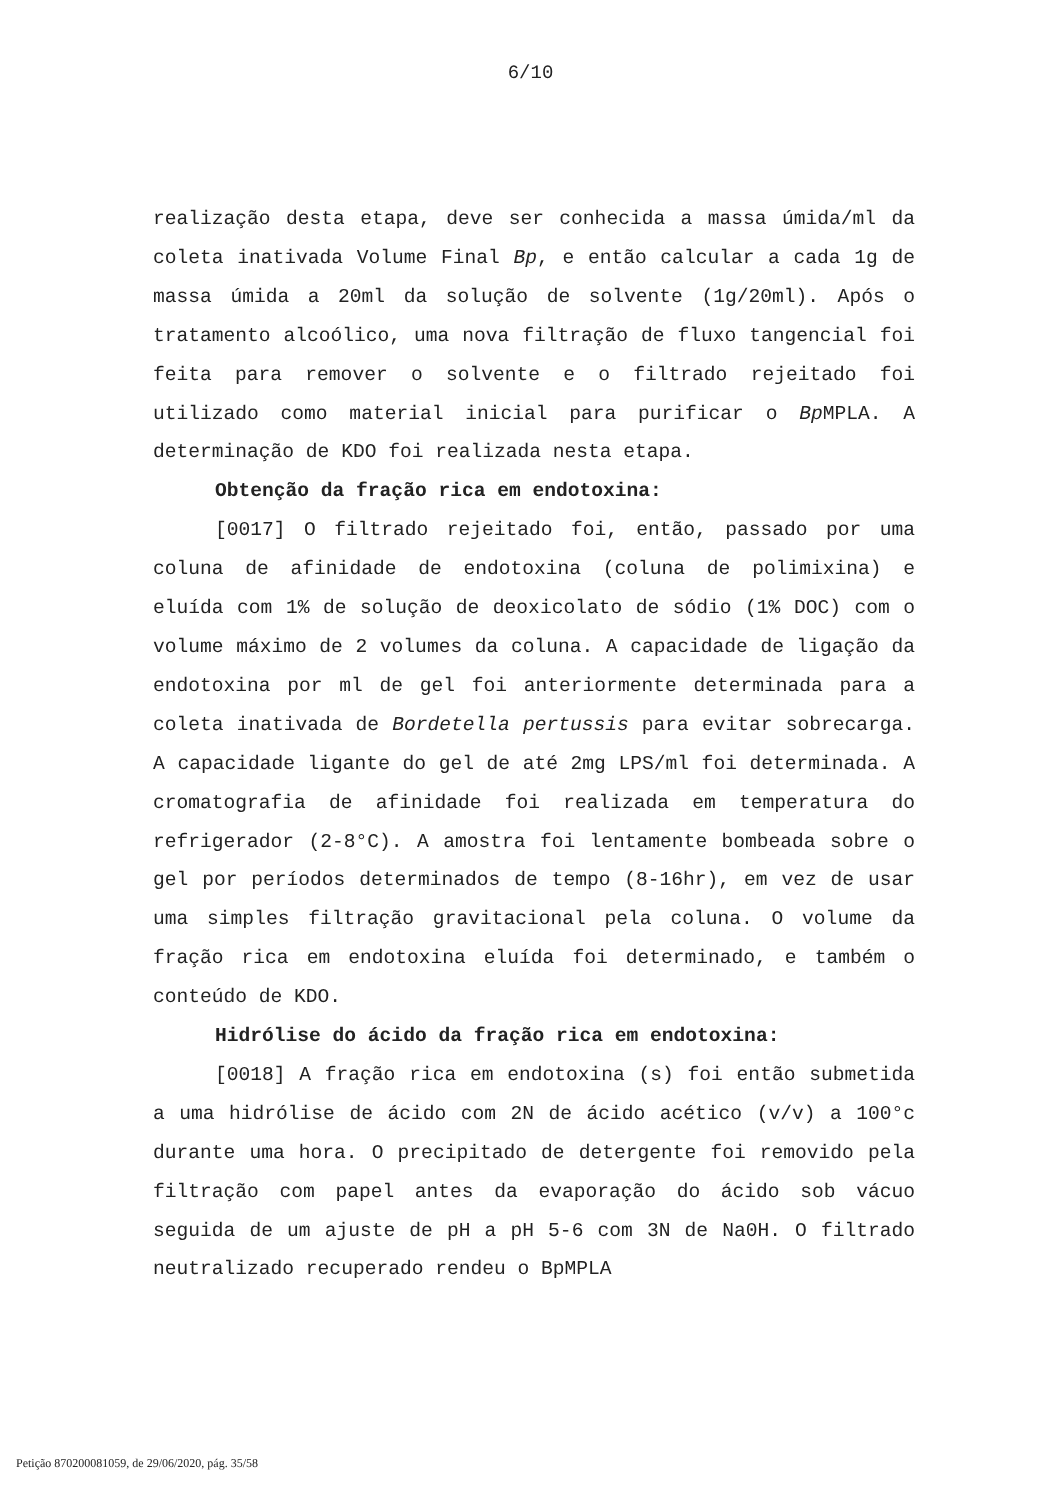6/10
realização desta etapa, deve ser conhecida a massa úmida/ml da coleta inativada Volume Final Bp, e então calcular a cada 1g de massa úmida a 20ml da solução de solvente (1g/20ml). Após o tratamento alcoólico, uma nova filtração de fluxo tangencial foi feita para remover o solvente e o filtrado rejeitado foi utilizado como material inicial para purificar o Bp MPLA. A determinação de KDO foi realizada nesta etapa.
Obtenção da fração rica em endotoxina:
[0017] O filtrado rejeitado foi, então, passado por uma coluna de afinidade de endotoxina (coluna de polimixina) e eluída com 1% de solução de deoxicolato de sódio (1% DOC) com o volume máximo de 2 volumes da coluna. A capacidade de ligação da endotoxina por ml de gel foi anteriormente determinada para a coleta inativada de Bordetella pertussis para evitar sobrecarga. A capacidade ligante do gel de até 2mg LPS/ml foi determinada. A cromatografia de afinidade foi realizada em temperatura do refrigerador (2-8°C). A amostra foi lentamente bombeada sobre o gel por períodos determinados de tempo (8-16hr), em vez de usar uma simples filtração gravitacional pela coluna. O volume da fração rica em endotoxina eluída foi determinado, e também o conteúdo de KDO.
Hidrólise do ácido da fração rica em endotoxina:
[0018] A fração rica em endotoxina (s) foi então submetida a uma hidrólise de ácido com 2N de ácido acético (v/v) a 100°c durante uma hora. O precipitado de detergente foi removido pela filtração com papel antes da evaporação do ácido sob vácuo seguida de um ajuste de pH a pH 5-6 com 3N de Na0H. O filtrado neutralizado recuperado rendeu o BpMPLA
Petição 870200081059, de 29/06/2020, pág. 35/58